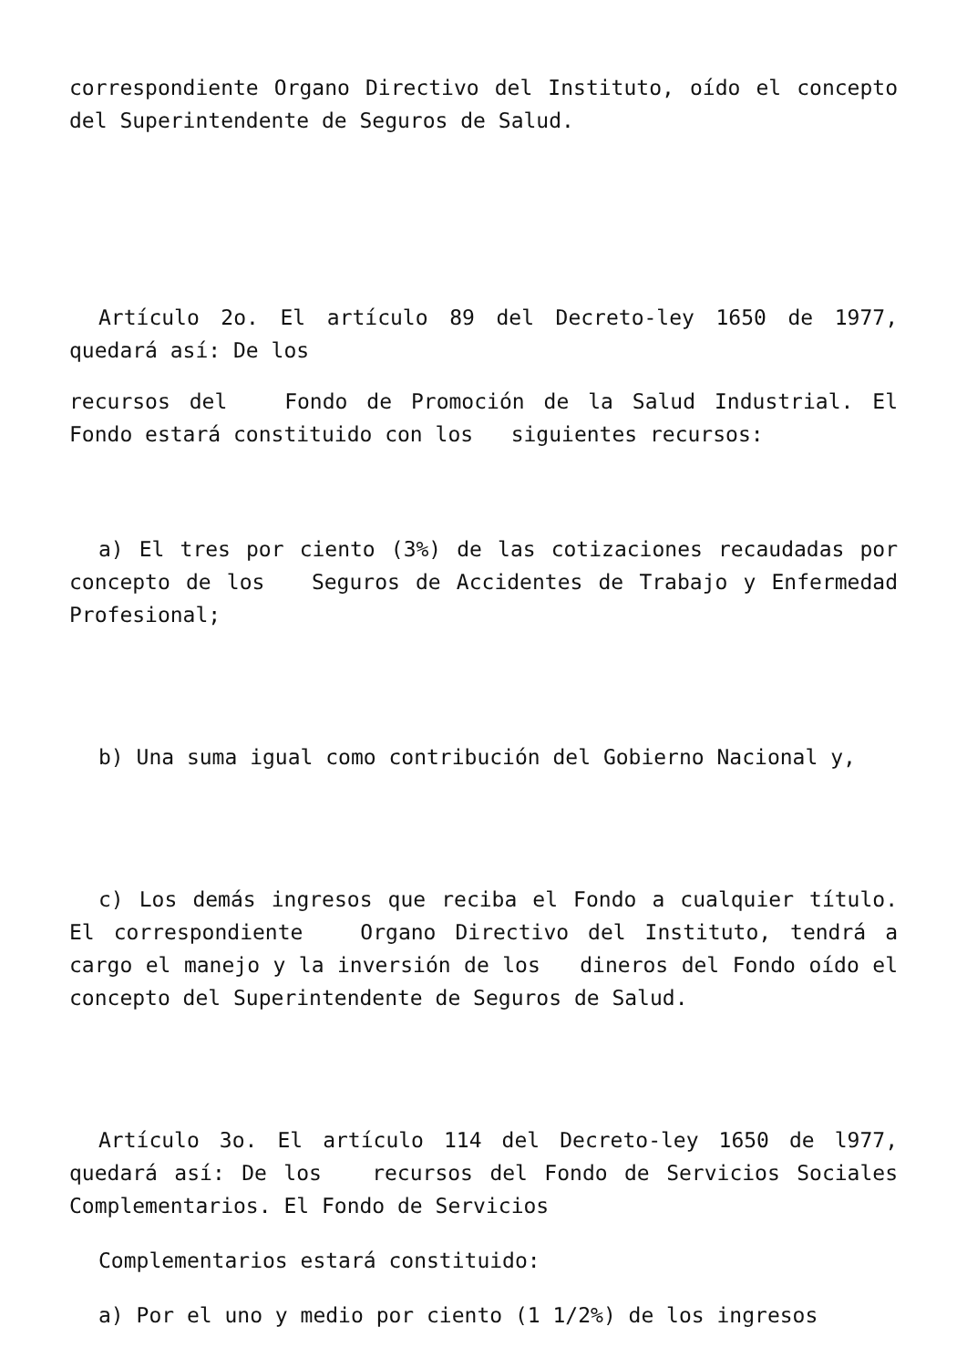correspondiente Organo Directivo del Instituto, oído el concepto del Superintendente de Seguros de Salud.
Artículo 2o. El artículo 89 del Decreto-ley 1650 de 1977, quedará así: De los
recursos del Fondo de Promoción de la Salud Industrial. El Fondo estará constituido con los siguientes recursos:
a) El tres por ciento (3%) de las cotizaciones recaudadas por concepto de los Seguros de Accidentes de Trabajo y Enfermedad Profesional;
b) Una suma igual como contribución del Gobierno Nacional y,
c) Los demás ingresos que reciba el Fondo a cualquier título. El correspondiente Organo Directivo del Instituto, tendrá a cargo el manejo y la inversión de los dineros del Fondo oído el concepto del Superintendente de Seguros de Salud.
Artículo 3o. El artículo 114 del Decreto-ley 1650 de l977, quedará así: De los recursos del Fondo de Servicios Sociales Complementarios. El Fondo de Servicios
Complementarios estará constituido:
a) Por el uno y medio por ciento (1 1/2%) de los ingresos